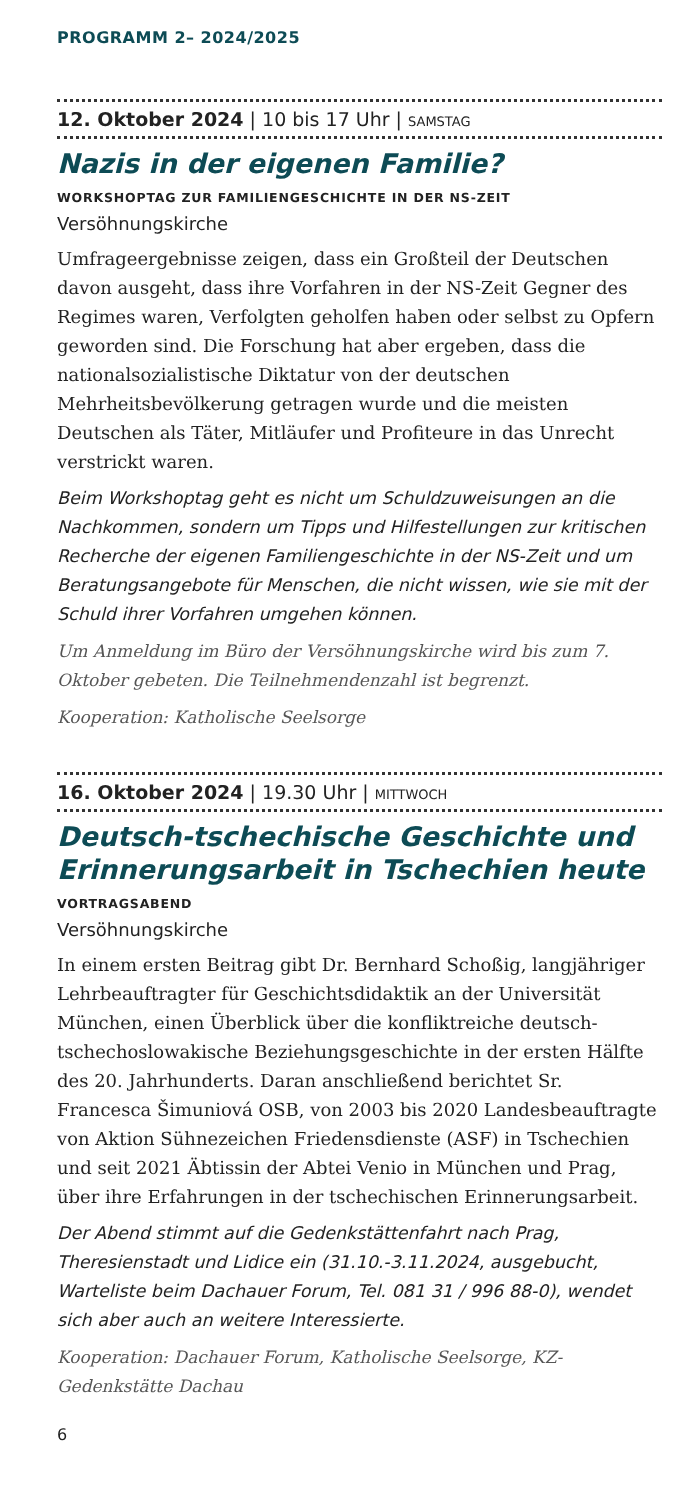PROGRAMM 2– 2024/2025
12. Oktober 2024 | 10 bis 17 Uhr | SAMSTAG
Nazis in der eigenen Familie?
WORKSHOPTAG ZUR FAMILIENGESCHICHTE IN DER NS-ZEIT
Versöhnungskirche
Umfrageergebnisse zeigen, dass ein Großteil der Deutschen davon ausgeht, dass ihre Vorfahren in der NS-Zeit Gegner des Regimes waren, Verfolgten geholfen haben oder selbst zu Opfern geworden sind. Die Forschung hat aber ergeben, dass die nationalsozialistische Diktatur von der deutschen Mehrheitsbevölkerung getragen wurde und die meisten Deutschen als Täter, Mitläufer und Profiteure in das Unrecht verstrickt waren.
Beim Workshoptag geht es nicht um Schuldzuweisungen an die Nachkommen, sondern um Tipps und Hilfestellungen zur kritischen Recherche der eigenen Familiengeschichte in der NS-Zeit und um Beratungsangebote für Menschen, die nicht wissen, wie sie mit der Schuld ihrer Vorfahren umgehen können.
Um Anmeldung im Büro der Versöhnungskirche wird bis zum 7. Oktober gebeten. Die Teilnehmendenzahl ist begrenzt.
Kooperation: Katholische Seelsorge
16. Oktober 2024 | 19.30 Uhr | MITTWOCH
Deutsch-tschechische Geschichte und Erinnerungsarbeit in Tschechien heute
VORTRAGSABEND
Versöhnungskirche
In einem ersten Beitrag gibt Dr. Bernhard Schoßig, langjähriger Lehrbeauftragter für Geschichtsdidaktik an der Universität München, einen Überblick über die konfliktreiche deutsch-tschechoslowakische Beziehungsgeschichte in der ersten Hälfte des 20. Jahrhunderts. Daran anschließend berichtet Sr. Francesca Šimuniová OSB, von 2003 bis 2020 Landesbeauftragte von Aktion Sühnezeichen Friedensdienste (ASF) in Tschechien und seit 2021 Äbtissin der Abtei Venio in München und Prag, über ihre Erfahrungen in der tschechischen Erinnerungsarbeit.
Der Abend stimmt auf die Gedenkstättenfahrt nach Prag, Theresienstadt und Lidice ein (31.10.-3.11.2024, ausgebucht, Warteliste beim Dachauer Forum, Tel. 081 31 / 996 88-0), wendet sich aber auch an weitere Interessierte.
Kooperation: Dachauer Forum, Katholische Seelsorge, KZ-Gedenkstätte Dachau
6